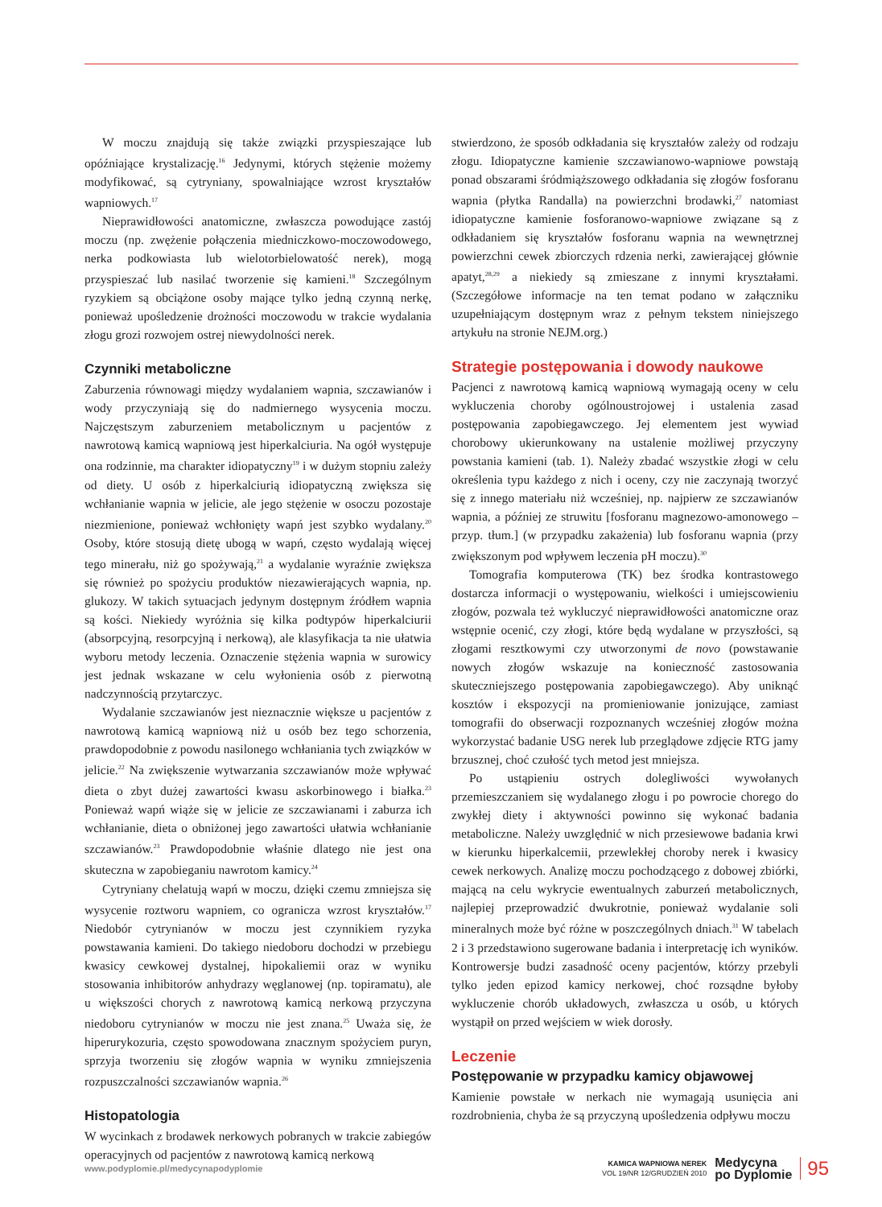W moczu znajdują się także związki przyspieszające lub opóźniające krystalizację.<sup>16</sup> Jedynymi, których stężenie możemy modyfikować, są cytryniany, spowalniające wzrost kryształów wapniowych.<sup>17</sup>
Nieprawidłowości anatomiczne, zwłaszcza powodujące zastój moczu (np. zwężenie połączenia miedniczkowo-moczowodowego, nerka podkowiasta lub wielotorbielowatość nerek), mogą przyspieszać lub nasilać tworzenie się kamieni.<sup>18</sup> Szczególnym ryzykiem są obciążone osoby mające tylko jedną czynną nerkę, ponieważ upośledzenie drożności moczowodu w trakcie wydalania złogu grozi rozwojem ostrej niewydolności nerek.
Czynniki metaboliczne
Zaburzenia równowagi między wydalaniem wapnia, szczawianów i wody przyczyniają się do nadmiernego wysycenia moczu. Najczęstszym zaburzeniem metabolicznym u pacjentów z nawrotową kamicą wapniową jest hiperkalciuria. Na ogół występuje ona rodzinnie, ma charakter idiopatyczny<sup>19</sup> i w dużym stopniu zależy od diety. U osób z hiperkalciurią idiopatyczną zwiększa się wchłanianie wapnia w jelicie, ale jego stężenie w osoczu pozostaje niezmienione, ponieważ wchłonięty wapń jest szybko wydalany.<sup>20</sup> Osoby, które stosują dietę ubogą w wapń, często wydalają więcej tego minerału, niż go spożywają,<sup>21</sup> a wydalanie wyraźnie zwiększa się również po spożyciu produktów niezawierających wapnia, np. glukozy. W takich sytuacjach jedynym dostępnym źródłem wapnia są kości. Niekiedy wyróżnia się kilka podtypów hiperkalciurii (absorpcyjną, resorpcyjną i nerkową), ale klasyfikacja ta nie ułatwia wyboru metody leczenia. Oznaczenie stężenia wapnia w surowicy jest jednak wskazane w celu wyłonienia osób z pierwotną nadczynnością przytarczyc.
Wydalanie szczawianów jest nieznacznie większe u pacjentów z nawrotową kamicą wapniową niż u osób bez tego schorzenia, prawdopodobnie z powodu nasilonego wchłaniania tych związków w jelicie.<sup>22</sup> Na zwiększenie wytwarzania szczawianów może wpływać dieta o zbyt dużej zawartości kwasu askorbinowego i białka.<sup>23</sup> Ponieważ wapń wiąże się w jelicie ze szczawianami i zaburza ich wchłanianie, dieta o obniżonej jego zawartości ułatwia wchłanianie szczawianów.<sup>23</sup> Prawdopodobnie właśnie dlatego nie jest ona skuteczna w zapobieganiu nawrotom kamicy.<sup>24</sup>
Cytryniany chelatują wapń w moczu, dzięki czemu zmniejsza się wysycenie roztworu wapniem, co ogranicza wzrost kryształów.<sup>17</sup> Niedobór cytrynianów w moczu jest czynnikiem ryzyka powstawania kamieni. Do takiego niedoboru dochodzi w przebiegu kwasicy cewkowej dystalnej, hipokaliemii oraz w wyniku stosowania inhibitorów anhydrazy węglanowej (np. topiramatu), ale u większości chorych z nawrotową kamicą nerkową przyczyna niedoboru cytrynianów w moczu nie jest znana.<sup>25</sup> Uważa się, że hiperurykozuria, często spowodowana znacznym spożyciem puryn, sprzyja tworzeniu się złogów wapnia w wyniku zmniejszenia rozpuszczalności szczawianów wapnia.<sup>26</sup>
Histopatologia
W wycinkach z brodawek nerkowych pobranych w trakcie zabiegów operacyjnych od pacjentów z nawrotową kamicą nerkową
stwierdzono, że sposób odkładania się kryształów zależy od rodzaju złogu. Idiopatyczne kamienie szczawianowo-wapniowe powstają ponad obszarami śródmiąższowego odkładania się złogów fosforanu wapnia (płytka Randalla) na powierzchni brodawki,<sup>27</sup> natomiast idiopatyczne kamienie fosforanowo-wapniowe związane są z odkładaniem się kryształów fosforanu wapnia na wewnętrznej powierzchni cewek zbiorczych rdzenia nerki, zawierającej głównie apatyt,<sup>28,29</sup> a niekiedy są zmieszane z innymi kryształami. (Szczegółowe informacje na ten temat podano w załączniku uzupełniającym dostępnym wraz z pełnym tekstem niniejszego artykułu na stronie NEJM.org.)
Strategie postępowania i dowody naukowe
Pacjenci z nawrotową kamicą wapniową wymagają oceny w celu wykluczenia choroby ogólnoustrojowej i ustalenia zasad postępowania zapobiegawczego. Jej elementem jest wywiad chorobowy ukierunkowany na ustalenie możliwej przyczyny powstania kamieni (tab. 1). Należy zbadać wszystkie złogi w celu określenia typu każdego z nich i oceny, czy nie zaczynają tworzyć się z innego materiału niż wcześniej, np. najpierw ze szczawianów wapnia, a później ze struwitu [fosforanu magnezowo-amonowego – przyp. tłum.] (w przypadku zakażenia) lub fosforanu wapnia (przy zwiększonym pod wpływem leczenia pH moczu).<sup>30</sup>
Tomografia komputerowa (TK) bez środka kontrastowego dostarcza informacji o występowaniu, wielkości i umiejscowieniu złogów, pozwala też wykluczyć nieprawidłowości anatomiczne oraz wstępnie ocenić, czy złogi, które będą wydalane w przyszłości, są złogami resztkowymi czy utworzonymi de novo (powstawanie nowych złogów wskazuje na konieczność zastosowania skuteczniejszego postępowania zapobiegawczego). Aby uniknąć kosztów i ekspozycji na promieniowanie jonizujące, zamiast tomografii do obserwacji rozpoznanych wcześniej złogów można wykorzystać badanie USG nerek lub przeglądowe zdjęcie RTG jamy brzusznej, choć czułość tych metod jest mniejsza.
Po ustąpieniu ostrych dolegliwości wywołanych przemieszczaniem się wydalanego złogu i po powrocie chorego do zwykłej diety i aktywności powinno się wykonać badania metaboliczne. Należy uwzględnić w nich przesiewowe badania krwi w kierunku hiperkalcemii, przewlekłej choroby nerek i kwasicy cewek nerkowych. Analizę moczu pochodzącego z dobowej zbiórki, mającą na celu wykrycie ewentualnych zaburzeń metabolicznych, najlepiej przeprowadzić dwukrotnie, ponieważ wydalanie soli mineralnych może być różne w poszczególnych dniach.<sup>31</sup> W tabelach 2 i 3 przedstawiono sugerowane badania i interpretację ich wyników. Kontrowersje budzi zasadność oceny pacjentów, którzy przebyli tylko jeden epizod kamicy nerkowej, choć rozsądne byłoby wykluczenie chorób układowych, zwłaszcza u osób, u których wystąpił on przed wejściem w wiek dorosły.
Leczenie
Postępowanie w przypadku kamicy objawowej
Kamienie powstałe w nerkach nie wymagają usunięcia ani rozdrobnienia, chyba że są przyczyną upośledzenia odpływu moczu
www.podyplomie.pl/medycynapodyplomie
KAMICA WAPNIOWA NEREK
VOL 19/NR 12/GRUDZIEŃ 2010
Medycyna
po Dyplomie
95